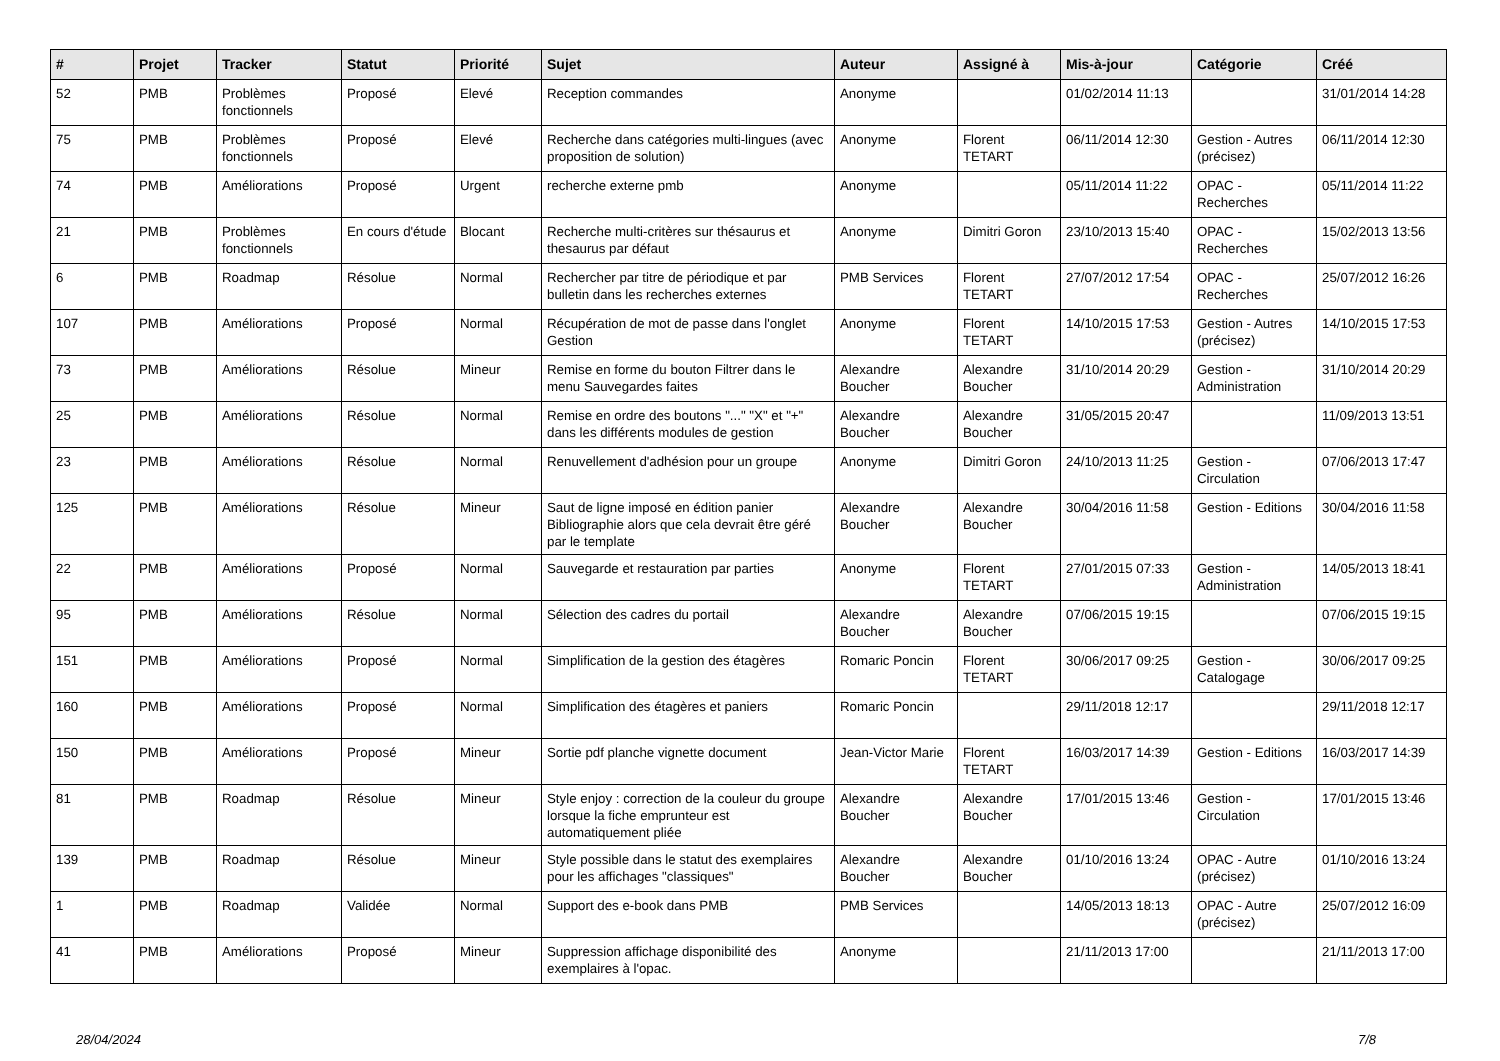| # | Projet | Tracker | Statut | Priorité | Sujet | Auteur | Assigné à | Mis-à-jour | Catégorie | Créé |
| --- | --- | --- | --- | --- | --- | --- | --- | --- | --- | --- |
| 52 | PMB | Problèmes fonctionnels | Proposé | Elevé | Reception commandes | Anonyme | | 01/02/2014 11:13 | | 31/01/2014 14:28 |
| 75 | PMB | Problèmes fonctionnels | Proposé | Elevé | Recherche dans catégories multi-lingues (avec proposition de solution) | Anonyme | Florent TETART | 06/11/2014 12:30 | Gestion - Autres (précisez) | 06/11/2014 12:30 |
| 74 | PMB | Améliorations | Proposé | Urgent | recherche externe pmb | Anonyme | | 05/11/2014 11:22 | OPAC - Recherches | 05/11/2014 11:22 |
| 21 | PMB | Problèmes fonctionnels | En cours d'étude | Blocant | Recherche multi-critères sur thésaurus et thesaurus par défaut | Anonyme | Dimitri Goron | 23/10/2013 15:40 | OPAC - Recherches | 15/02/2013 13:56 |
| 6 | PMB | Roadmap | Résolue | Normal | Rechercher par titre de périodique et par bulletin dans les recherches externes | PMB Services | Florent TETART | 27/07/2012 17:54 | OPAC - Recherches | 25/07/2012 16:26 |
| 107 | PMB | Améliorations | Proposé | Normal | Récupération de mot de passe dans l'onglet Gestion | Anonyme | Florent TETART | 14/10/2015 17:53 | Gestion - Autres (précisez) | 14/10/2015 17:53 |
| 73 | PMB | Améliorations | Résolue | Mineur | Remise en forme du bouton Filtrer dans le menu Sauvegardes faites | Alexandre Boucher | Alexandre Boucher | 31/10/2014 20:29 | Gestion - Administration | 31/10/2014 20:29 |
| 25 | PMB | Améliorations | Résolue | Normal | Remise en ordre des boutons "..." "X" et "+" dans les différents modules de gestion | Alexandre Boucher | Alexandre Boucher | 31/05/2015 20:47 | | 11/09/2013 13:51 |
| 23 | PMB | Améliorations | Résolue | Normal | Renuvellement d'adhésion pour un groupe | Anonyme | Dimitri Goron | 24/10/2013 11:25 | Gestion - Circulation | 07/06/2013 17:47 |
| 125 | PMB | Améliorations | Résolue | Mineur | Saut de ligne imposé en édition panier Bibliographie alors que cela devrait être géré par le template | Alexandre Boucher | Alexandre Boucher | 30/04/2016 11:58 | Gestion - Editions | 30/04/2016 11:58 |
| 22 | PMB | Améliorations | Proposé | Normal | Sauvegarde et restauration par parties | Anonyme | Florent TETART | 27/01/2015 07:33 | Gestion - Administration | 14/05/2013 18:41 |
| 95 | PMB | Améliorations | Résolue | Normal | Sélection des cadres du portail | Alexandre Boucher | Alexandre Boucher | 07/06/2015 19:15 | | 07/06/2015 19:15 |
| 151 | PMB | Améliorations | Proposé | Normal | Simplification de la gestion des étagères | Romaric Poncin | Florent TETART | 30/06/2017 09:25 | Gestion - Catalogage | 30/06/2017 09:25 |
| 160 | PMB | Améliorations | Proposé | Normal | Simplification des étagères et paniers | Romaric Poncin | | 29/11/2018 12:17 | | 29/11/2018 12:17 |
| 150 | PMB | Améliorations | Proposé | Mineur | Sortie pdf planche vignette document | Jean-Victor Marie | Florent TETART | 16/03/2017 14:39 | Gestion - Editions | 16/03/2017 14:39 |
| 81 | PMB | Roadmap | Résolue | Mineur | Style enjoy : correction de la couleur du groupe lorsque la fiche emprunteur est automatiquement pliée | Alexandre Boucher | Alexandre Boucher | 17/01/2015 13:46 | Gestion - Circulation | 17/01/2015 13:46 |
| 139 | PMB | Roadmap | Résolue | Mineur | Style possible dans le statut des exemplaires pour les affichages "classiques" | Alexandre Boucher | Alexandre Boucher | 01/10/2016 13:24 | OPAC - Autre (précisez) | 01/10/2016 13:24 |
| 1 | PMB | Roadmap | Validée | Normal | Support des e-book dans PMB | PMB Services | | 14/05/2013 18:13 | OPAC - Autre (précisez) | 25/07/2012 16:09 |
| 41 | PMB | Améliorations | Proposé | Mineur | Suppression affichage disponibilité des exemplaires à l'opac. | Anonyme | | 21/11/2013 17:00 | | 21/11/2013 17:00 |
28/04/2024 7/8